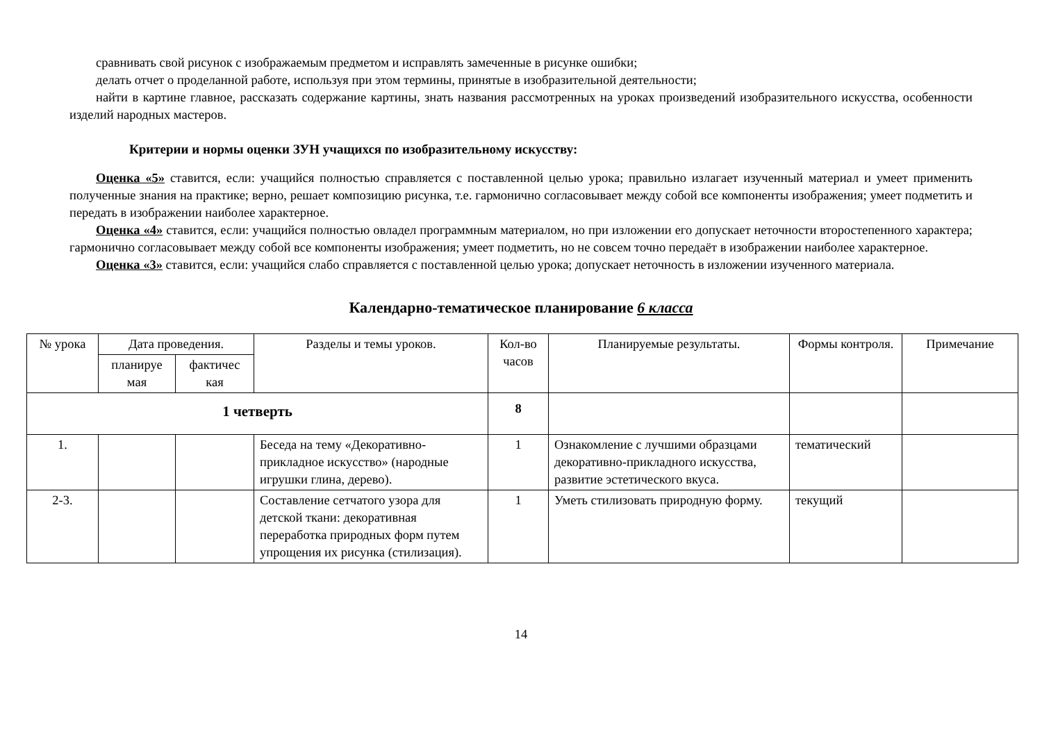сравнивать свой рисунок с изображаемым предметом и исправлять замеченные в рисунке ошибки;
делать отчет о проделанной работе, используя при этом термины, принятые в изобразительной деятельности;
найти в картине главное, рассказать содержание картины, знать названия рассмотренных на уроках произведений изобразительного искусства, особенности изделий народных мастеров.
Критерии и нормы оценки ЗУН учащихся по изобразительному искусству:
Оценка «5» ставится, если: учащийся полностью справляется с поставленной целью урока; правильно излагает изученный материал и умеет применить полученные знания на практике; верно, решает композицию рисунка, т.е. гармонично согласовывает между собой все компоненты изображения; умеет подметить и передать в изображении наиболее характерное.
Оценка «4» ставится, если: учащийся полностью овладел программным материалом, но при изложении его допускает неточности второстепенного характера; гармонично согласовывает между собой все компоненты изображения; умеет подметить, но не совсем точно передаёт в изображении наиболее характерное.
Оценка «3» ставится, если: учащийся слабо справляется с поставленной целью урока; допускает неточность в изложении изученного материала.
Календарно-тематическое планирование 6 класса
| № урока | Дата проведения. | | Разделы и темы уроков. | Кол-во часов | Планируемые результаты. | Формы контроля. | Примечание |
| --- | --- | --- | --- | --- | --- | --- | --- |
| | планируе мая | фактичес кая | | | | | |
| 1 четверть | | | | 8 | | | |
| 1. | | | Беседа на тему «Декоративно-прикладное искусство» (народные игрушки глина, дерево). | 1 | Ознакомление с лучшими образцами декоративно-прикладного искусства, развитие эстетического вкуса. | тематический | |
| 2-3. | | | Составление сетчатого узора для детской ткани: декоративная переработка природных форм путем упрощения их рисунка (стилизация). | 1 | Уметь стилизовать природную форму. | текущий | |
14